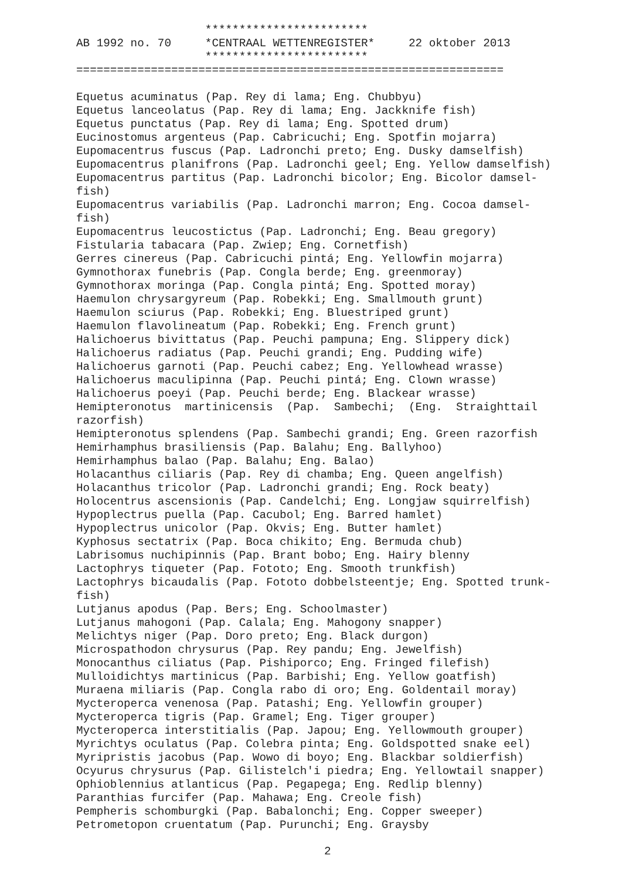************************
AB 1992 no. 70     *CENTRAAL WETTENREGISTER*     22 oktober 2013
                   ************************
===============================================================

Equetus acuminatus (Pap. Rey di lama; Eng. Chubbyu)
Equetus lanceolatus (Pap. Rey di lama; Eng. Jackknife fish)
Equetus punctatus (Pap. Rey di lama; Eng. Spotted drum)
Eucinostomus argenteus (Pap. Cabricuchi; Eng. Spotfin mojarra)
Eupomacentrus fuscus (Pap. Ladronchi preto; Eng. Dusky damselfish)
Eupomacentrus planifrons (Pap. Ladronchi geel; Eng. Yellow damselfish)
Eupomacentrus partitus (Pap. Ladronchi bicolor; Eng. Bicolor damsel-
fish)
Eupomacentrus variabilis (Pap. Ladronchi marron; Eng. Cocoa damsel-
fish)
Eupomacentrus leucostictus (Pap. Ladronchi; Eng. Beau gregory)
Fistularia tabacara (Pap. Zwiep; Eng. Cornetfish)
Gerres cinereus (Pap. Cabricuchi pintá; Eng. Yellowfin mojarra)
Gymnothorax funebris (Pap. Congla berde; Eng. greenmoray)
Gymnothorax moringa (Pap. Congla pintá; Eng. Spotted moray)
Haemulon chrysargyreum (Pap. Robekki; Eng. Smallmouth grunt)
Haemulon sciurus (Pap. Robekki; Eng. Bluestriped grunt)
Haemulon flavolineatum (Pap. Robekki; Eng. French grunt)
Halichoerus bivittatus (Pap. Peuchi pampuna; Eng. Slippery dick)
Halichoerus radiatus (Pap. Peuchi grandi; Eng. Pudding wife)
Halichoerus garnoti (Pap. Peuchi cabez; Eng. Yellowhead wrasse)
Halichoerus maculipinna (Pap. Peuchi pintá; Eng. Clown wrasse)
Halichoerus poeyi (Pap. Peuchi berde; Eng. Blackear wrasse)
Hemipteronotus  martinicensis  (Pap.  Sambechi;  (Eng.  Straighttail
razorfish)
Hemipteronotus splendens (Pap. Sambechi grandi; Eng. Green razorfish
Hemirhamphus brasiliensis (Pap. Balahu; Eng. Ballyhoo)
Hemirhamphus balao (Pap. Balahu; Eng. Balao)
Holacanthus ciliaris (Pap. Rey di chamba; Eng. Queen angelfish)
Holacanthus tricolor (Pap. Ladronchi grandi; Eng. Rock beaty)
Holocentrus ascensionis (Pap. Candelchi; Eng. Longjaw squirrelfish)
Hypoplectrus puella (Pap. Cacubol; Eng. Barred hamlet)
Hypoplectrus unicolor (Pap. Okvis; Eng. Butter hamlet)
Kyphosus sectatrix (Pap. Boca chikito; Eng. Bermuda chub)
Labrisomus nuchipinnis (Pap. Brant bobo; Eng. Hairy blenny
Lactophrys tiqueter (Pap. Fototo; Eng. Smooth trunkfish)
Lactophrys bicaudalis (Pap. Fototo dobbelsteentje; Eng. Spotted trunk-
fish)
Lutjanus apodus (Pap. Bers; Eng. Schoolmaster)
Lutjanus mahogoni (Pap. Calala; Eng. Mahogony snapper)
Melichtys niger (Pap. Doro preto; Eng. Black durgon)
Microspathodon chrysurus (Pap. Rey pandu; Eng. Jewelfish)
Monocanthus ciliatus (Pap. Pishiporco; Eng. Fringed filefish)
Mulloidichtys martinicus (Pap. Barbishi; Eng. Yellow goatfish)
Muraena miliaris (Pap. Congla rabo di oro; Eng. Goldentail moray)
Mycteroperca venenosa (Pap. Patashi; Eng. Yellowfin grouper)
Mycteroperca tigris (Pap. Gramel; Eng. Tiger grouper)
Mycteroperca interstitialis (Pap. Japou; Eng. Yellowmouth grouper)
Myrichtys oculatus (Pap. Colebra pinta; Eng. Goldspotted snake eel)
Myripristis jacobus (Pap. Wowo di boyo; Eng. Blackbar soldierfish)
Ocyurus chrysurus (Pap. Gilistelch'i piedra; Eng. Yellowtail snapper)
Ophioblennius atlanticus (Pap. Pegapega; Eng. Redlip blenny)
Paranthias furcifer (Pap. Mahawa; Eng. Creole fish)
Pempheris schomburgki (Pap. Babalonchi; Eng. Copper sweeper)
Petrometopon cruentatum (Pap. Purunchi; Eng. Graysby
2